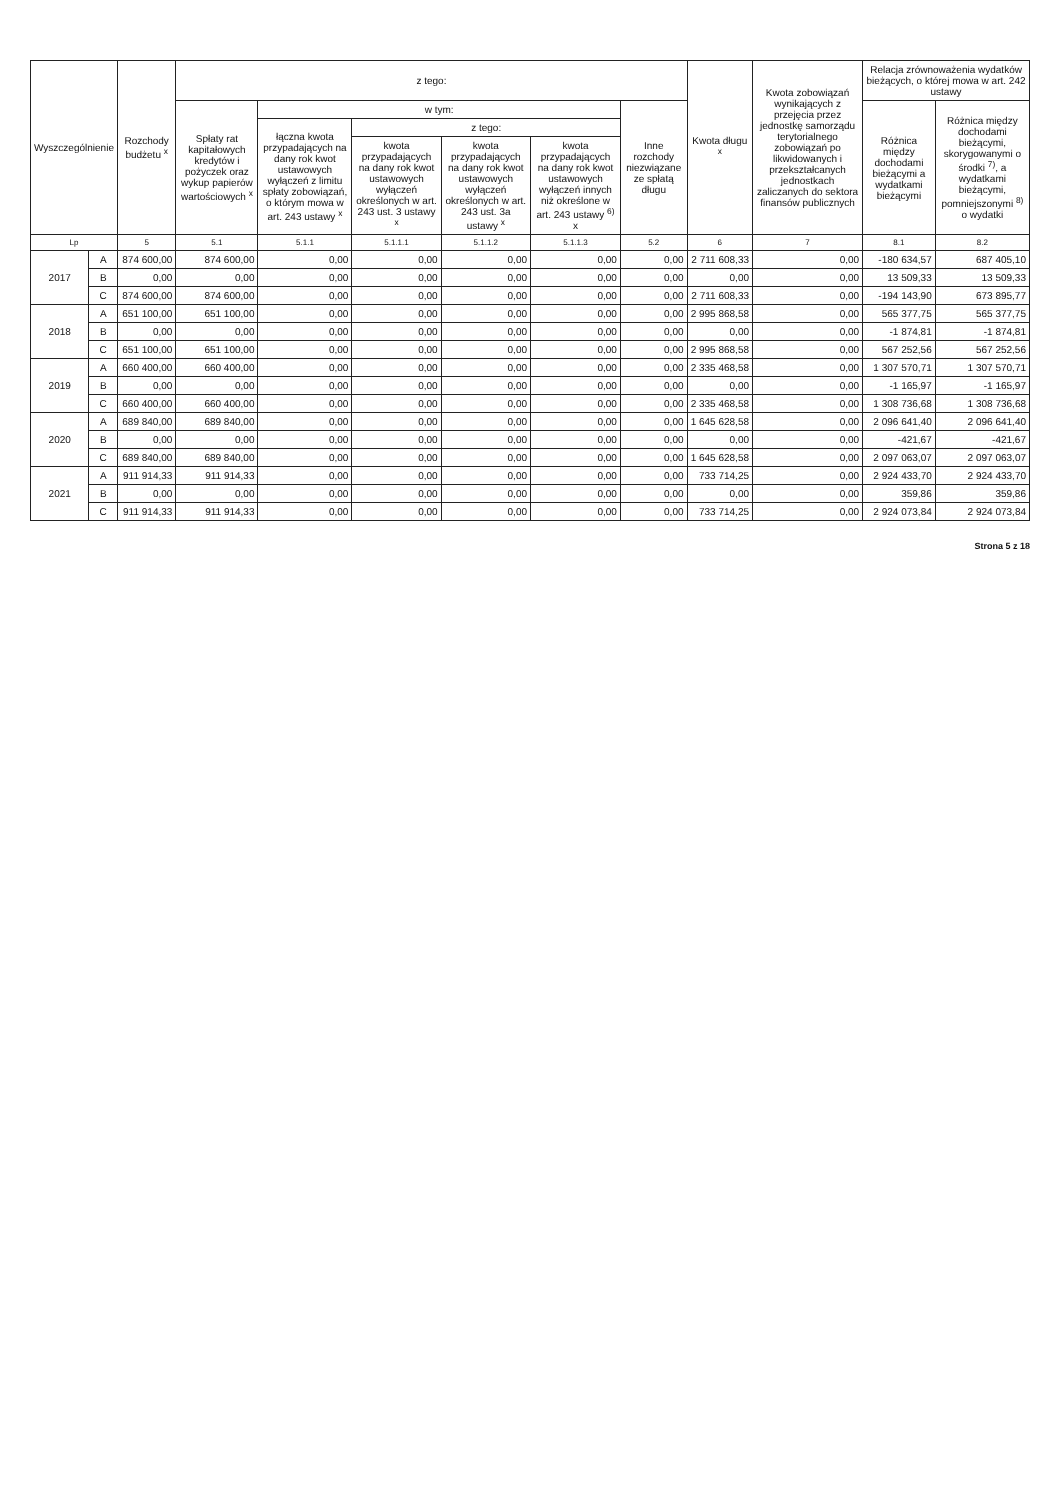| Wyszczególnienie | | Rozchody budżetu <sup>x</sup> | z tego: | | | | | | Kwota długu <sup>x</sup> | Kwota zobowiązań wynikających z przejęcia przez jednostkę samorządu terytorialnego zobowiązań po likwidowanych i przekształcanych jednostkach zaliczanych do sektora finansów publicznych | Relacja zrównoważenia wydatków bieżących, o której mowa w art. 242 ustawy | |
| --- | --- | --- | --- | --- | --- | --- | --- | --- | --- | --- | --- | --- |
| | | | Spłaty rat kapitałowych kredytów i pożyczek oraz wykup papierów wartościowych <sup>x</sup> | w tym: | | | | Inne rozchody niezwiązane ze spłatą długu | | | Różnica między dochodami bieżącymi a wydatkami bieżącymi | Różnica między dochodami bieżącymi, skorygowanymi o środki <sup>7)</sup>, a wydatkami bieżącymi, pomniejszonymi <sup>8)</sup> o wydatki |
| | | | | łączna kwota przypadających na dany rok kwot ustawowych wyłączeń z limitu spłaty zobowiązań, o którym mowa w art. 243 ustawy <sup>x</sup> | z tego: | | | | | | | |
| | | | | | kwota przypadających na dany rok kwot ustawowych wyłączeń określonych w art. 243 ust. 3 ustawy <sup>x</sup> | kwota przypadających na dany rok kwot ustawowych wyłączeń określonych w art. 243 ust. 3a ustawy <sup>x</sup> | kwota przypadających na dany rok kwot ustawowych wyłączeń innych niż określone w art. 243 ustawy <sup>6)</sup> x | | | | | |
| Lp | | 5 | 5.1 | 5.1.1 | 5.1.1.1 | 5.1.1.2 | 5.1.1.3 | 5.2 | 6 | 7 | 8.1 | 8.2 |
| 2017 | A | 874 600,00 | 874 600,00 | 0,00 | 0,00 | 0,00 | 0,00 | 0,00 | 2 711 608,33 | 0,00 | -180 634,57 | 687 405,10 |
| | B | 0,00 | 0,00 | 0,00 | 0,00 | 0,00 | 0,00 | 0,00 | 0,00 | 0,00 | 13 509,33 | 13 509,33 |
| | C | 874 600,00 | 874 600,00 | 0,00 | 0,00 | 0,00 | 0,00 | 0,00 | 2 711 608,33 | 0,00 | -194 143,90 | 673 895,77 |
| 2018 | A | 651 100,00 | 651 100,00 | 0,00 | 0,00 | 0,00 | 0,00 | 0,00 | 2 995 868,58 | 0,00 | 565 377,75 | 565 377,75 |
| | B | 0,00 | 0,00 | 0,00 | 0,00 | 0,00 | 0,00 | 0,00 | 0,00 | 0,00 | -1 874,81 | -1 874,81 |
| | C | 651 100,00 | 651 100,00 | 0,00 | 0,00 | 0,00 | 0,00 | 0,00 | 2 995 868,58 | 0,00 | 567 252,56 | 567 252,56 |
| 2019 | A | 660 400,00 | 660 400,00 | 0,00 | 0,00 | 0,00 | 0,00 | 0,00 | 2 335 468,58 | 0,00 | 1 307 570,71 | 1 307 570,71 |
| | B | 0,00 | 0,00 | 0,00 | 0,00 | 0,00 | 0,00 | 0,00 | 0,00 | 0,00 | -1 165,97 | -1 165,97 |
| | C | 660 400,00 | 660 400,00 | 0,00 | 0,00 | 0,00 | 0,00 | 0,00 | 2 335 468,58 | 0,00 | 1 308 736,68 | 1 308 736,68 |
| 2020 | A | 689 840,00 | 689 840,00 | 0,00 | 0,00 | 0,00 | 0,00 | 0,00 | 1 645 628,58 | 0,00 | 2 096 641,40 | 2 096 641,40 |
| | B | 0,00 | 0,00 | 0,00 | 0,00 | 0,00 | 0,00 | 0,00 | 0,00 | 0,00 | -421,67 | -421,67 |
| | C | 689 840,00 | 689 840,00 | 0,00 | 0,00 | 0,00 | 0,00 | 0,00 | 1 645 628,58 | 0,00 | 2 097 063,07 | 2 097 063,07 |
| 2021 | A | 911 914,33 | 911 914,33 | 0,00 | 0,00 | 0,00 | 0,00 | 0,00 | 733 714,25 | 0,00 | 2 924 433,70 | 2 924 433,70 |
| | B | 0,00 | 0,00 | 0,00 | 0,00 | 0,00 | 0,00 | 0,00 | 0,00 | 0,00 | 359,86 | 359,86 |
| | C | 911 914,33 | 911 914,33 | 0,00 | 0,00 | 0,00 | 0,00 | 0,00 | 733 714,25 | 0,00 | 2 924 073,84 | 2 924 073,84 |
Strona 5 z 18